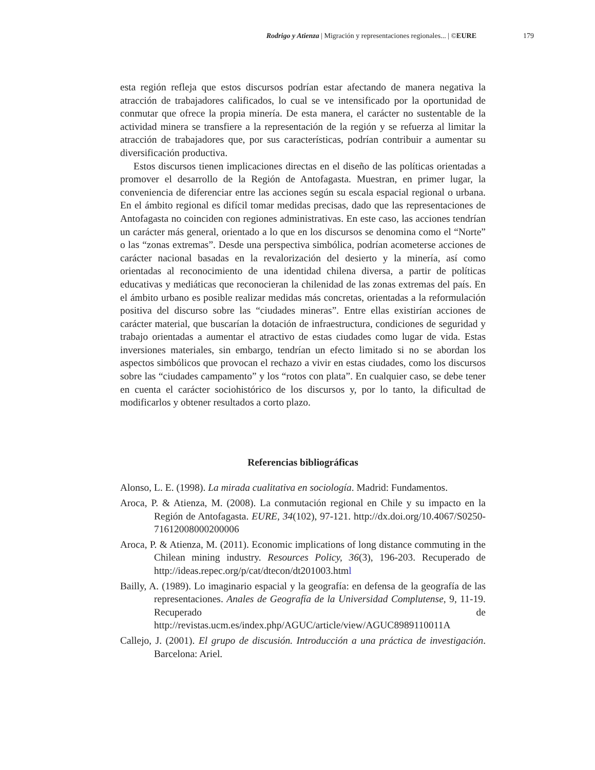Rodrigo y Atienza | Migración y representaciones regionales... | ©EURE 179
esta región refleja que estos discursos podrían estar afectando de manera negativa la atracción de trabajadores calificados, lo cual se ve intensificado por la oportunidad de conmutar que ofrece la propia minería. De esta manera, el carácter no sustentable de la actividad minera se transfiere a la representación de la región y se refuerza al limitar la atracción de trabajadores que, por sus características, podrían contribuir a aumentar su diversificación productiva.
Estos discursos tienen implicaciones directas en el diseño de las políticas orientadas a promover el desarrollo de la Región de Antofagasta. Muestran, en primer lugar, la conveniencia de diferenciar entre las acciones según su escala espacial regional o urbana. En el ámbito regional es difícil tomar medidas precisas, dado que las representaciones de Antofagasta no coinciden con regiones administrativas. En este caso, las acciones tendrían un carácter más general, orientado a lo que en los discursos se denomina como el “Norte” o las “zonas extremas”. Desde una perspectiva simbólica, podrían acometerse acciones de carácter nacional basadas en la revalorización del desierto y la minería, así como orientadas al reconocimiento de una identidad chilena diversa, a partir de políticas educativas y mediáticas que reconocieran la chilenidad de las zonas extremas del país. En el ámbito urbano es posible realizar medidas más concretas, orientadas a la reformulación positiva del discurso sobre las “ciudades mineras”. Entre ellas existirían acciones de carácter material, que buscarían la dotación de infraestructura, condiciones de seguridad y trabajo orientadas a aumentar el atractivo de estas ciudades como lugar de vida. Estas inversiones materiales, sin embargo, tendrían un efecto limitado si no se abordan los aspectos simbólicos que provocan el rechazo a vivir en estas ciudades, como los discursos sobre las “ciudades campamento” y los “rotos con plata”. En cualquier caso, se debe tener en cuenta el carácter sociohistórico de los discursos y, por lo tanto, la dificultad de modificarlos y obtener resultados a corto plazo.
Referencias bibliográficas
Alonso, L. E. (1998). La mirada cualitativa en sociología. Madrid: Fundamentos.
Aroca, P. & Atienza, M. (2008). La conmutación regional en Chile y su impacto en la Región de Antofagasta. EURE, 34(102), 97-121. http://dx.doi.org/10.4067/S0250-71612008000200006
Aroca, P. & Atienza, M. (2011). Economic implications of long distance commuting in the Chilean mining industry. Resources Policy, 36(3), 196-203. Recuperado de http://ideas.repec.org/p/cat/dtecon/dt201003.html
Bailly, A. (1989). Lo imaginario espacial y la geografía: en defensa de la geografía de las representaciones. Anales de Geografía de la Universidad Complutense, 9, 11-19. Recuperado de http://revistas.ucm.es/index.php/AGUC/article/view/AGUC8989110011A
Callejo, J. (2001). El grupo de discusión. Introducción a una práctica de investigación. Barcelona: Ariel.